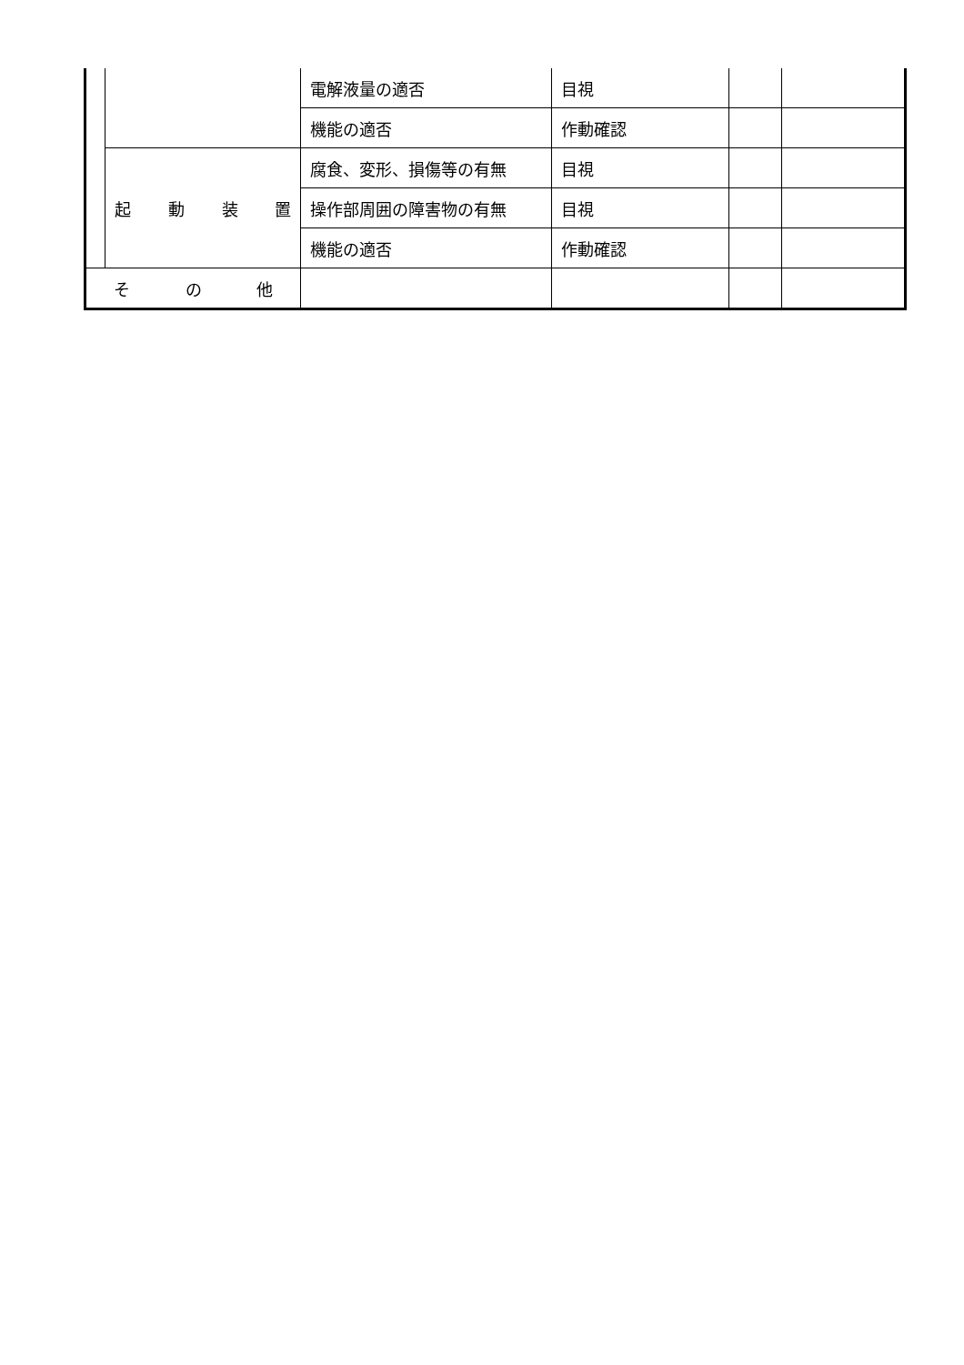| | | 電解液量の適否 | 目視 | | |
| | | 機能の適否 | 作動確認 | | |
| | 起 動 装 置 | 腐食、変形、損傷等の有無 | 目視 | | |
| | | 操作部周囲の障害物の有無 | 目視 | | |
| | | 機能の適否 | 作動確認 | | |
| そ の 他 | | | | | |